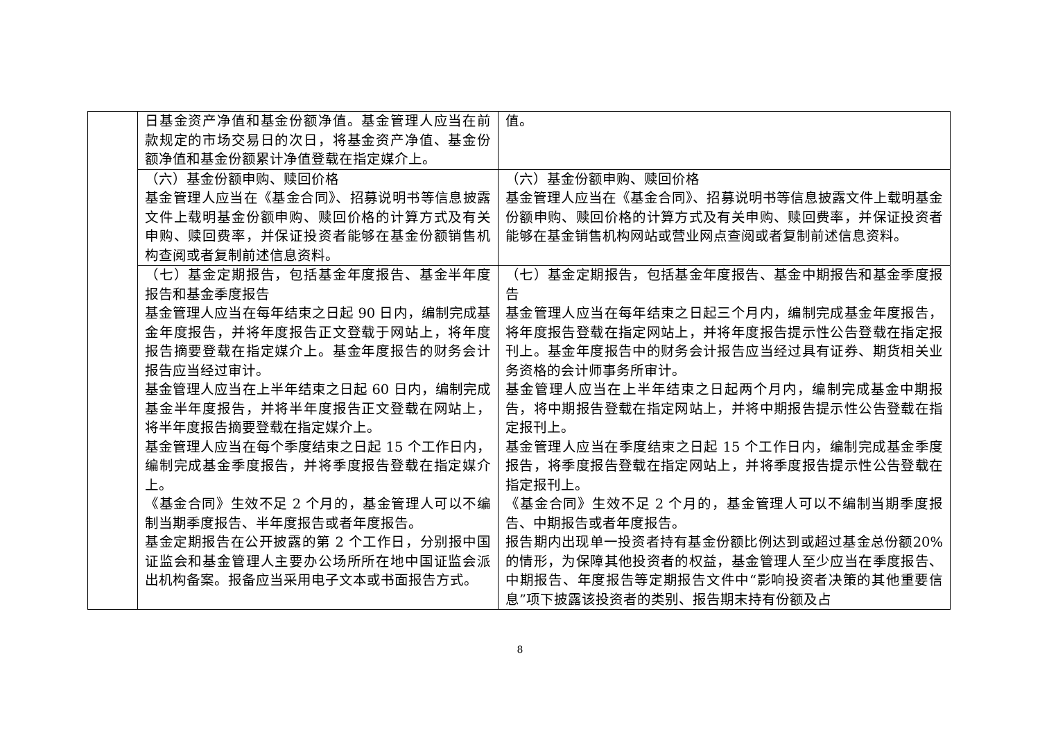| | 日基金资产净值和基金份额净值。基金管理人应当在前款规定的市场交易日的次日，将基金资产净值、基金份额净值和基金份额累计净值登载在指定媒介上。 | 值。 |
| | （六）基金份额申购、赎回价格 基金管理人应当在《基金合同》、招募说明书等信息披露文件上载明基金份额申购、赎回价格的计算方式及有关申购、赎回费率，并保证投资者能够在基金份额销售机构查阅或者复制前述信息资料。 | （六）基金份额申购、赎回价格 基金管理人应当在《基金合同》、招募说明书等信息披露文件上载明基金份额申购、赎回价格的计算方式及有关申购、赎回费率，并保证投资者能够在基金销售机构网站或营业网点查阅或者复制前述信息资料。 |
| | （七）基金定期报告，包括基金年度报告、基金半年度报告和基金季度报告 基金管理人应当在每年结束之日起 90 日内，编制完成基金年度报告，并将年度报告正文登载于网站上，将年度报告摘要登载在指定媒介上。基金年度报告的财务会计报告应当经过审计。 基金管理人应当在上半年结束之日起 60 日内，编制完成基金半年度报告，并将半年度报告正文登载在网站上，将半年度报告摘要登载在指定媒介上。 基金管理人应当在每个季度结束之日起 15 个工作日内，编制完成基金季度报告，并将季度报告登载在指定媒介上。 《基金合同》生效不足 2 个月的，基金管理人可以不编制当期季度报告、半年度报告或者年度报告。 基金定期报告在公开披露的第 2 个工作日，分别报中国证监会和基金管理人主要办公场所所在地中国证监会派出机构备案。报备应当采用电子文本或书面报告方式。 | （七）基金定期报告，包括基金年度报告、基金中期报告和基金季度报告 基金管理人应当在每年结束之日起三个月内，编制完成基金年度报告，将年度报告登载在指定网站上，并将年度报告提示性公告登载在指定报刊上。基金年度报告中的财务会计报告应当经过具有证券、期货相关业务资格的会计师事务所审计。 基金管理人应当在上半年结束之日起两个月内，编制完成基金中期报告，将中期报告登载在指定网站上，并将中期报告提示性公告登载在指定报刊上。 基金管理人应当在季度结束之日起 15 个工作日内，编制完成基金季度报告，将季度报告登载在指定网站上，并将季度报告提示性公告登载在指定报刊上。 《基金合同》生效不足 2 个月的，基金管理人可以不编制当期季度报告、中期报告或者年度报告。 报告期内出现单一投资者持有基金份额比例达到或超过基金总份额20%的情形，为保障其他投资者的权益，基金管理人至少应当在季度报告、中期报告、年度报告等定期报告文件中“影响投资者决策的其他重要信息”项下披露该投资者的类别、报告期末持有份额及占 |
8